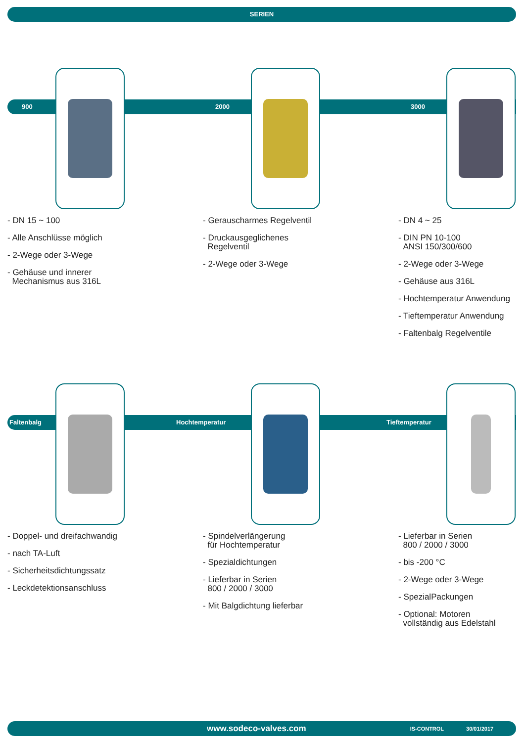SERIEN
900 2000 3000
- DN 15 ~ 100
- Alle Anschlüsse möglich
- 2-Wege oder 3-Wege
- Gehäuse und innerer
Mechanismus aus 316L
- Gerauscharmes Regelventil
- Druckausgeglichenes
Regelventil
- 2-Wege oder 3-Wege
- DN 4 ~ 25
- DIN PN 10-100
ANSI 150/300/600
- 2-Wege oder 3-Wege
- Gehäuse aus 316L
- Hochtemperatur Anwendung
- Tieftemperatur Anwendung
- Faltenbalg Regelventile
Faltenbalg Hochtemperatur Tieftemperatur
- Doppel- und dreifachwandig
- nach TA-Luft
- Sicherheitsdichtungssatz
- Leckdetektionsanschluss
- Spindelverlängerung
für Hochtemperatur
- Spezialdichtungen
- Lieferbar in Serien
800 / 2000 / 3000
- Mit Balgdichtung lieferbar
- Lieferbar in Serien
800 / 2000 / 3000
- bis -200 °C
- 2-Wege oder 3-Wege
- SpezialPackungen
- Optional: Motoren
vollständig aus Edelstahl
www.sodeco-valves.com IS-CONTROL 30/01/2017